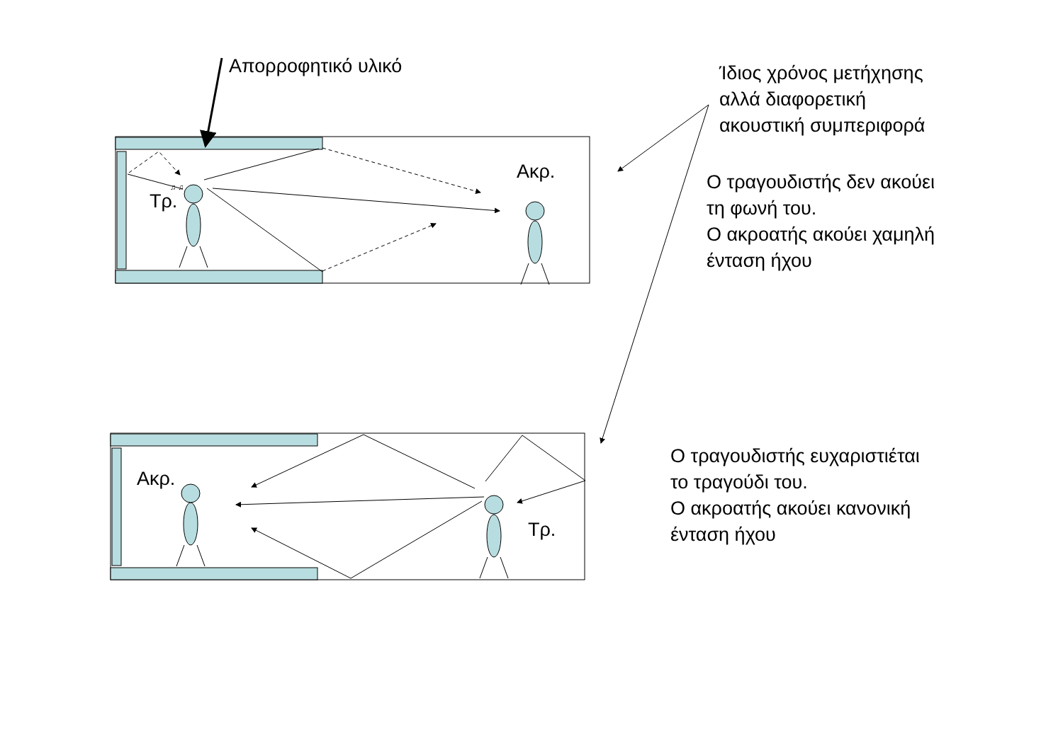♫ ♫
Απορροφητικό υλικό
Ίδιος χρόνος μετήχησης
αλλά διαφορετική
ακουστική συμπεριφορά
Ακρ.
Τρ.
Ο τραγουδιστής δεν ακούει
τη φωνή του.
Ο ακροατής ακούει χαμηλή
ένταση ήχου
Ακρ.
Τρ.
Ο τραγουδιστής ευχαριστιέται
το τραγούδι του.
Ο ακροατής ακούει κανονική
ένταση ήχου